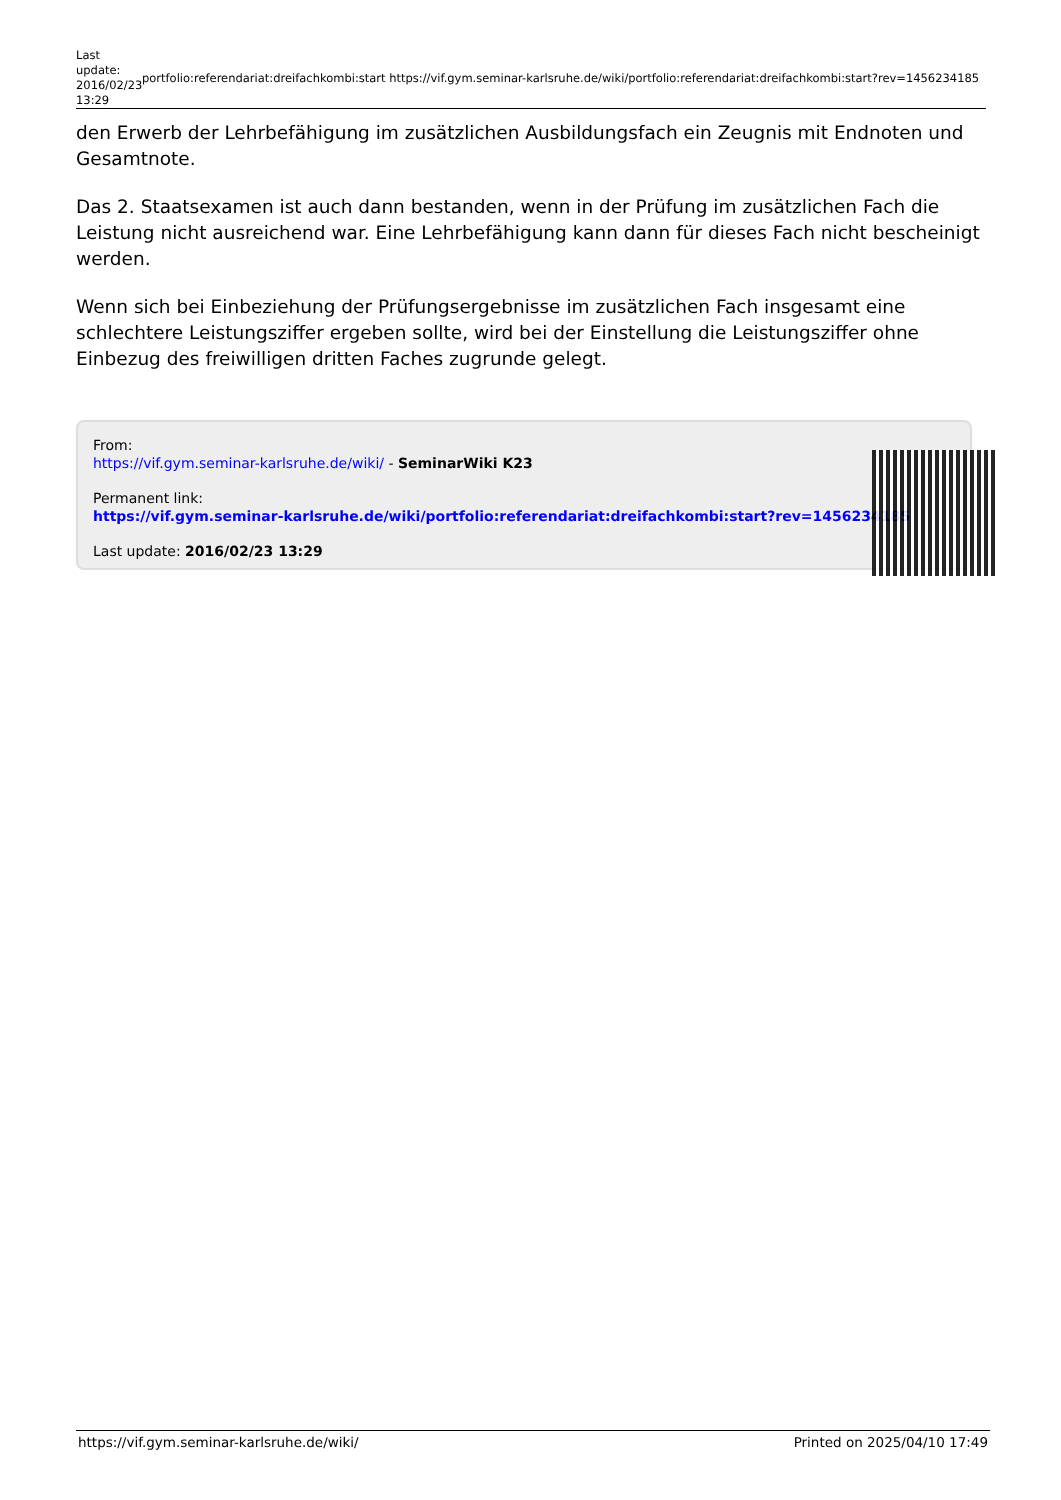Last update: 2016/02/23 13:29
portfolio:referendariat:dreifachkombi:start https://vif.gym.seminar-karlsruhe.de/wiki/portfolio:referendariat:dreifachkombi:start?rev=1456234185
den Erwerb der Lehrbefähigung im zusätzlichen Ausbildungsfach ein Zeugnis mit Endnoten und Gesamtnote.
Das 2. Staatsexamen ist auch dann bestanden, wenn in der Prüfung im zusätzlichen Fach die Leistung nicht ausreichend war. Eine Lehrbefähigung kann dann für dieses Fach nicht bescheinigt werden.
Wenn sich bei Einbeziehung der Prüfungsergebnisse im zusätzlichen Fach insgesamt eine schlechtere Leistungsziffer ergeben sollte, wird bei der Einstellung die Leistungsziffer ohne Einbezug des freiwilligen dritten Faches zugrunde gelegt.
From:
https://vif.gym.seminar-karlsruhe.de/wiki/ - SeminarWiki K23
Permanent link:
https://vif.gym.seminar-karlsruhe.de/wiki/portfolio:referendariat:dreifachkombi:start?rev=1456234185
Last update: 2016/02/23 13:29
https://vif.gym.seminar-karlsruhe.de/wiki/ Printed on 2025/04/10 17:49